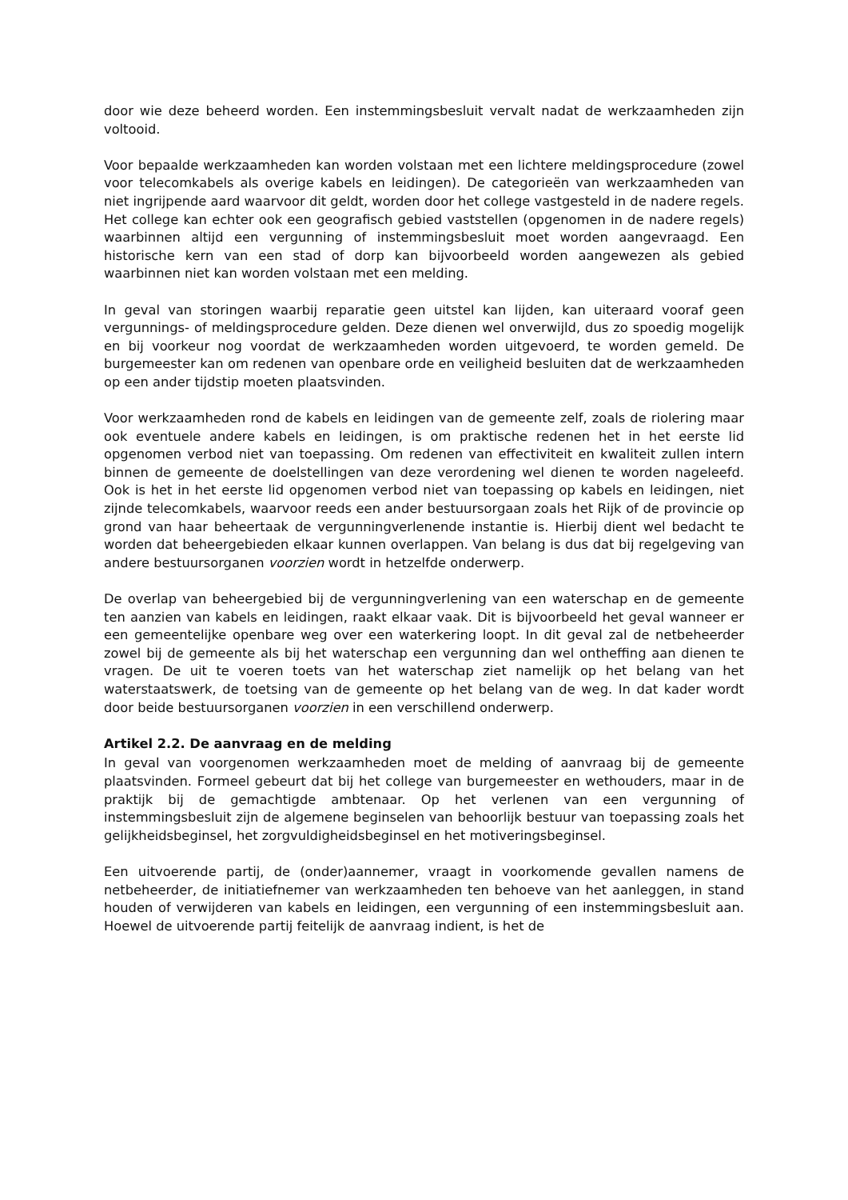door wie deze beheerd worden. Een instemmingsbesluit vervalt nadat de werkzaamheden zijn voltooid.
Voor bepaalde werkzaamheden kan worden volstaan met een lichtere meldingsprocedure (zowel voor telecomkabels als overige kabels en leidingen). De categorieën van werkzaamheden van niet ingrijpende aard waarvoor dit geldt, worden door het college vastgesteld in de nadere regels. Het college kan echter ook een geografisch gebied vaststellen (opgenomen in de nadere regels) waarbinnen altijd een vergunning of instemmingsbesluit moet worden aangevraagd. Een historische kern van een stad of dorp kan bijvoorbeeld worden aangewezen als gebied waarbinnen niet kan worden volstaan met een melding.
In geval van storingen waarbij reparatie geen uitstel kan lijden, kan uiteraard vooraf geen vergunnings- of meldingsprocedure gelden. Deze dienen wel onverwijld, dus zo spoedig mogelijk en bij voorkeur nog voordat de werkzaamheden worden uitgevoerd, te worden gemeld. De burgemeester kan om redenen van openbare orde en veiligheid besluiten dat de werkzaamheden op een ander tijdstip moeten plaatsvinden.
Voor werkzaamheden rond de kabels en leidingen van de gemeente zelf, zoals de riolering maar ook eventuele andere kabels en leidingen, is om praktische redenen het in het eerste lid opgenomen verbod niet van toepassing. Om redenen van effectiviteit en kwaliteit zullen intern binnen de gemeente de doelstellingen van deze verordening wel dienen te worden nageleefd. Ook is het in het eerste lid opgenomen verbod niet van toepassing op kabels en leidingen, niet zijnde telecomkabels, waarvoor reeds een ander bestuursorgaan zoals het Rijk of de provincie op grond van haar beheertaak de vergunningverlenende instantie is. Hierbij dient wel bedacht te worden dat beheergebieden elkaar kunnen overlappen. Van belang is dus dat bij regelgeving van andere bestuursorganen voorzien wordt in hetzelfde onderwerp.
De overlap van beheergebied bij de vergunningverlening van een waterschap en de gemeente ten aanzien van kabels en leidingen, raakt elkaar vaak. Dit is bijvoorbeeld het geval wanneer er een gemeentelijke openbare weg over een waterkering loopt. In dit geval zal de netbeheerder zowel bij de gemeente als bij het waterschap een vergunning dan wel ontheffing aan dienen te vragen. De uit te voeren toets van het waterschap ziet namelijk op het belang van het waterstaatswerk, de toetsing van de gemeente op het belang van de weg. In dat kader wordt door beide bestuursorganen voorzien in een verschillend onderwerp.
Artikel 2.2. De aanvraag en de melding
In geval van voorgenomen werkzaamheden moet de melding of aanvraag bij de gemeente plaatsvinden. Formeel gebeurt dat bij het college van burgemeester en wethouders, maar in de praktijk bij de gemachtigde ambtenaar. Op het verlenen van een vergunning of instemmingsbesluit zijn de algemene beginselen van behoorlijk bestuur van toepassing zoals het gelijkheidsbeginsel, het zorgvuldigheidsbeginsel en het motiveringsbeginsel.
Een uitvoerende partij, de (onder)aannemer, vraagt in voorkomende gevallen namens de netbeheerder, de initiatiefnemer van werkzaamheden ten behoeve van het aanleggen, in stand houden of verwijderen van kabels en leidingen, een vergunning of een instemmingsbesluit aan. Hoewel de uitvoerende partij feitelijk de aanvraag indient, is het de